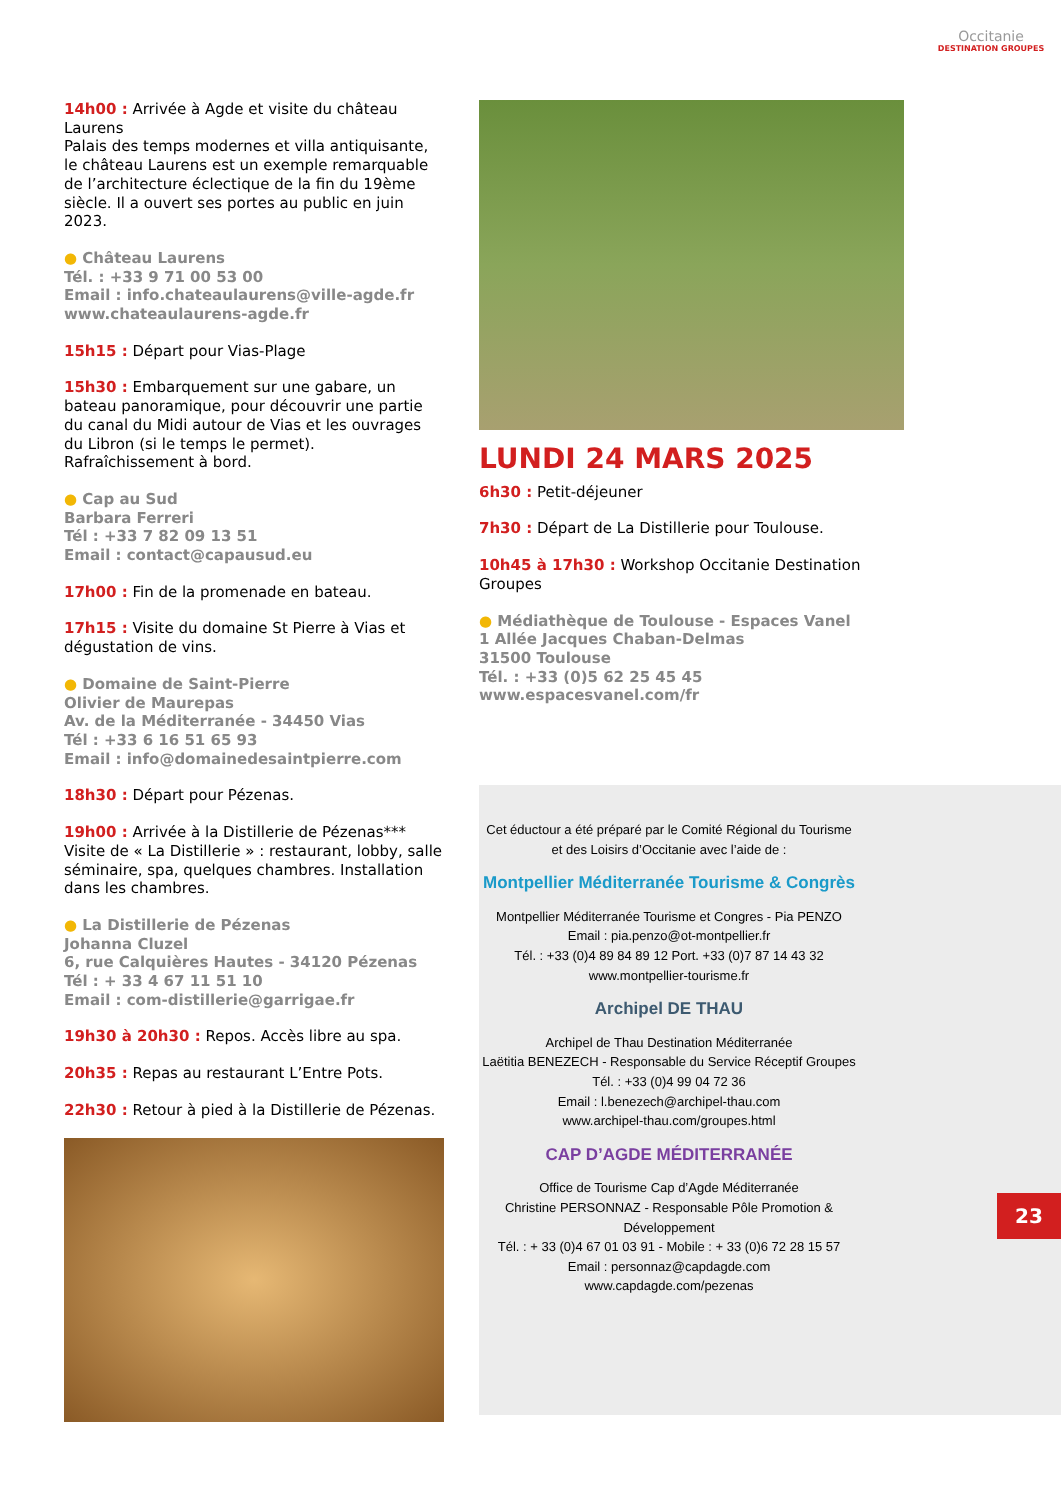Occitanie
DESTINATION GROUPES
14h00 : Arrivée à Agde et visite du château Laurens
Palais des temps modernes et villa antiquisante, le château Laurens est un exemple remarquable de l’architecture éclectique de la fin du 19ème siècle. Il a ouvert ses portes au public en juin 2023.
● Château Laurens
Tél. : +33 9 71 00 53 00
Email : info.chateaulaurens@ville-agde.fr
www.chateaulaurens-agde.fr
15h15 : Départ pour Vias-Plage
15h30 : Embarquement sur une gabare, un bateau panoramique, pour découvrir une partie du canal du Midi autour de Vias et les ouvrages du Libron (si le temps le permet). Rafraîchissement à bord.
● Cap au Sud
Barbara Ferreri
Tél : +33 7 82 09 13 51
Email : contact@capausud.eu
17h00 : Fin de la promenade en bateau.
17h15 : Visite du domaine St Pierre à Vias et dégustation de vins.
● Domaine de Saint-Pierre
Olivier de Maurepas
Av. de la Méditerranée - 34450 Vias
Tél : +33 6 16 51 65 93
Email : info@domainedesaintpierre.com
18h30 : Départ pour Pézenas.
19h00 : Arrivée à la Distillerie de Pézenas***
Visite de « La Distillerie » : restaurant, lobby, salle séminaire, spa, quelques chambres. Installation dans les chambres.
● La Distillerie de Pézenas
Johanna Cluzel
6, rue Calquières Hautes - 34120 Pézenas
Tél : + 33 4 67 11 51 10
Email : com-distillerie@garrigae.fr
19h30 à 20h30 : Repos. Accès libre au spa.
20h35 : Repas au restaurant L’Entre Pots.
22h30 : Retour à pied à la Distillerie de Pézenas.
LUNDI 24 MARS 2025
6h30 : Petit-déjeuner
7h30 : Départ de La Distillerie pour Toulouse.
10h45 à 17h30 : Workshop Occitanie Destination Groupes
● Médiathèque de Toulouse - Espaces Vanel
1 Allée Jacques Chaban-Delmas
31500 Toulouse
Tél. : +33 (0)5 62 25 45 45
www.espacesvanel.com/fr
Cet éductour a été préparé par le Comité Régional du Tourisme
et des Loisirs d’Occitanie avec l’aide de :
Montpellier Méditerranée Tourisme & Congrès
Montpellier Méditerranée Tourisme et Congres - Pia PENZO
Email : pia.penzo@ot-montpellier.fr
Tél. : +33 (0)4 89 84 89 12 Port. +33 (0)7 87 14 43 32
www.montpellier-tourisme.fr
Archipel DE THAU
Archipel de Thau Destination Méditerranée
Laëtitia BENEZECH - Responsable du Service Réceptif Groupes
Tél. : +33 (0)4 99 04 72 36
Email : l.benezech@archipel-thau.com
www.archipel-thau.com/groupes.html
CAP D’AGDE MÉDITERRANÉE
Office de Tourisme Cap d’Agde Méditerranée
Christine PERSONNAZ - Responsable Pôle Promotion & Développement
Tél. : + 33 (0)4 67 01 03 91 - Mobile : + 33 (0)6 72 28 15 57
Email : personnaz@capdagde.com
www.capdagde.com/pezenas
23